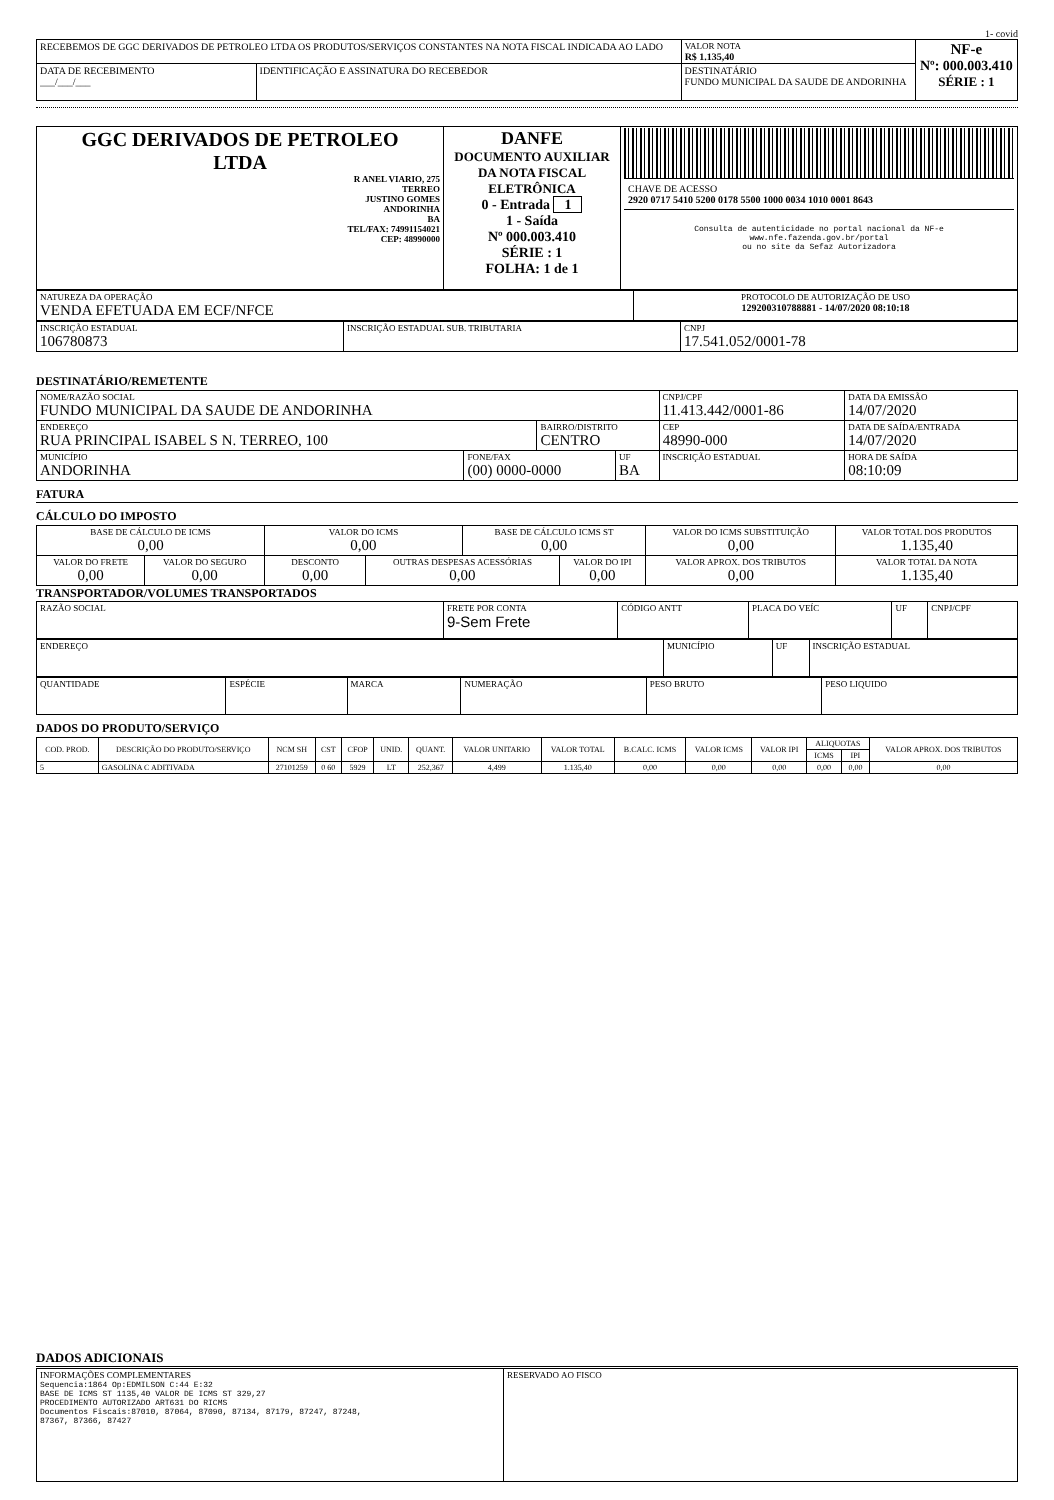1- covid
| RECEBEMOS DE GGC DERIVADOS DE PETROLEO LTDA OS PRODUTOS/SERVIÇOS CONSTANTES NA NOTA FISCAL INDICADA AO LADO | | | VALOR NOTA R$ 1.135,40 | NF-e Nº: 000.003.410 SÉRIE : 1 |
| DATA DE RECEBIMENTO ___/___/___ | IDENTIFICAÇÃO E ASSINATURA DO RECEBEDOR | DESTINATÁRIO FUNDO MUNICIPAL DA SAUDE DE ANDORINHA | | |
| GGC DERIVADOS DE PETROLEO LTDA R ANEL VIARIO, 275 TERREO JUSTINO GOMES ANDORINHA BA TEL/FAX: 74991154021 CEP: 48990000 | DANFE DOCUMENTO AUXILIAR DA NOTA FISCAL ELETRÔNICA 0 - Entrada 1 1 - Saída Nº 000.003.410 SÉRIE : 1 FOLHA: 1 de 1 | CHAVE DE ACESSO 2920 0717 5410 5200 0178 5500 1000 0034 1010 0001 8643 Consulta de autenticidade no portal nacional da NF-e www.nfe.fazenda.gov.br/portal ou no site da Sefaz Autorizadora |
| NATUREZA DA OPERAÇÃO VENDA EFETUADA EM ECF/NFCE | PROTOCOLO DE AUTORIZAÇÃO DE USO 129200310788881 - 14/07/2020 08:10:18 |
| INSCRIÇÃO ESTADUAL 106780873 | INSCRIÇÃO ESTADUAL SUB. TRIBUTARIA | CNPJ 17.541.052/0001-78 |
DESTINATÁRIO/REMETENTE
| NOME/RAZÃO SOCIAL FUNDO MUNICIPAL DA SAUDE DE ANDORINHA | | | | CNPJ/CPF 11.413.442/0001-86 | | DATA DA EMISSÃO 14/07/2020 |
| ENDEREÇO RUA PRINCIPAL ISABEL S N. TERREO, 100 | | BAIRRO/DISTRITO CENTRO | | | CEP 48990-000 | DATA DE SAÍDA/ENTRADA 14/07/2020 |
| MUNICÍPIO ANDORINHA | FONE/FAX (00) 0000-0000 | | UF BA | INSCRIÇÃO ESTADUAL | | HORA DE SAÍDA 08:10:09 |
FATURA
CÁLCULO DO IMPOSTO
| BASE DE CÁLCULO DE ICMS 0,00 | | VALOR DO ICMS 0,00 | | BASE DE CÁLCULO ICMS ST 0,00 | | VALOR DO ICMS SUBSTITUIÇÃO 0,00 | VALOR TOTAL DOS PRODUTOS 1.135,40 |
| VALOR DO FRETE 0,00 | VALOR DO SEGURO 0,00 | DESCONTO 0,00 | OUTRAS DESPESAS ACESSÓRIAS 0,00 | | VALOR DO IPI 0,00 | VALOR APROX. DOS TRIBUTOS 0,00 | VALOR TOTAL DA NOTA 1.135,40 |
TRANSPORTADOR/VOLUMES TRANSPORTADOS
| RAZÃO SOCIAL | FRETE POR CONTA 9-Sem Frete | CÓDIGO ANTT | PLACA DO VEÍC | UF | CNPJ/CPF |
| ENDEREÇO | MUNICÍPIO | UF | INSCRIÇÃO ESTADUAL |
| QUANTIDADE | ESPÉCIE | MARCA | NUMERAÇÃO | PESO BRUTO | PESO LIQUIDO |
DADOS DO PRODUTO/SERVIÇO
| COD. PROD. | DESCRIÇÃO DO PRODUTO/SERVIÇO | NCM SH | CST | CFOP | UNID. | QUANT. | VALOR UNITARIO | VALOR TOTAL | B.CALC. ICMS | VALOR ICMS | VALOR IPI | ALIQUOTAS | | VALOR APROX. DOS TRIBUTOS |
| --- | --- | --- | --- | --- | --- | --- | --- | --- | --- | --- | --- | --- | --- | --- |
| | | | | | | | | | | | | ICMS | IPI | |
| 5 | GASOLINA C ADITIVADA | 27101259 | 0 60 | 5929 | LT | 252,367 | 4,499 | 1.135,40 | 0,00 | 0,00 | 0,00 | 0,00 | 0,00 | 0,00 |
DADOS ADICIONAIS
| INFORMAÇÕES COMPLEMENTARES Sequencia:1864 Op:EDMILSON C:44 E:32 BASE DE ICMS ST 1135,40 VALOR DE ICMS ST 329,27 PROCEDIMENTO AUTORIZADO ART631 DO RICMS Documentos Fiscais:87010, 87064, 87090, 87134, 87179, 87247, 87248, 87367, 87366, 87427 | RESERVADO AO FISCO |